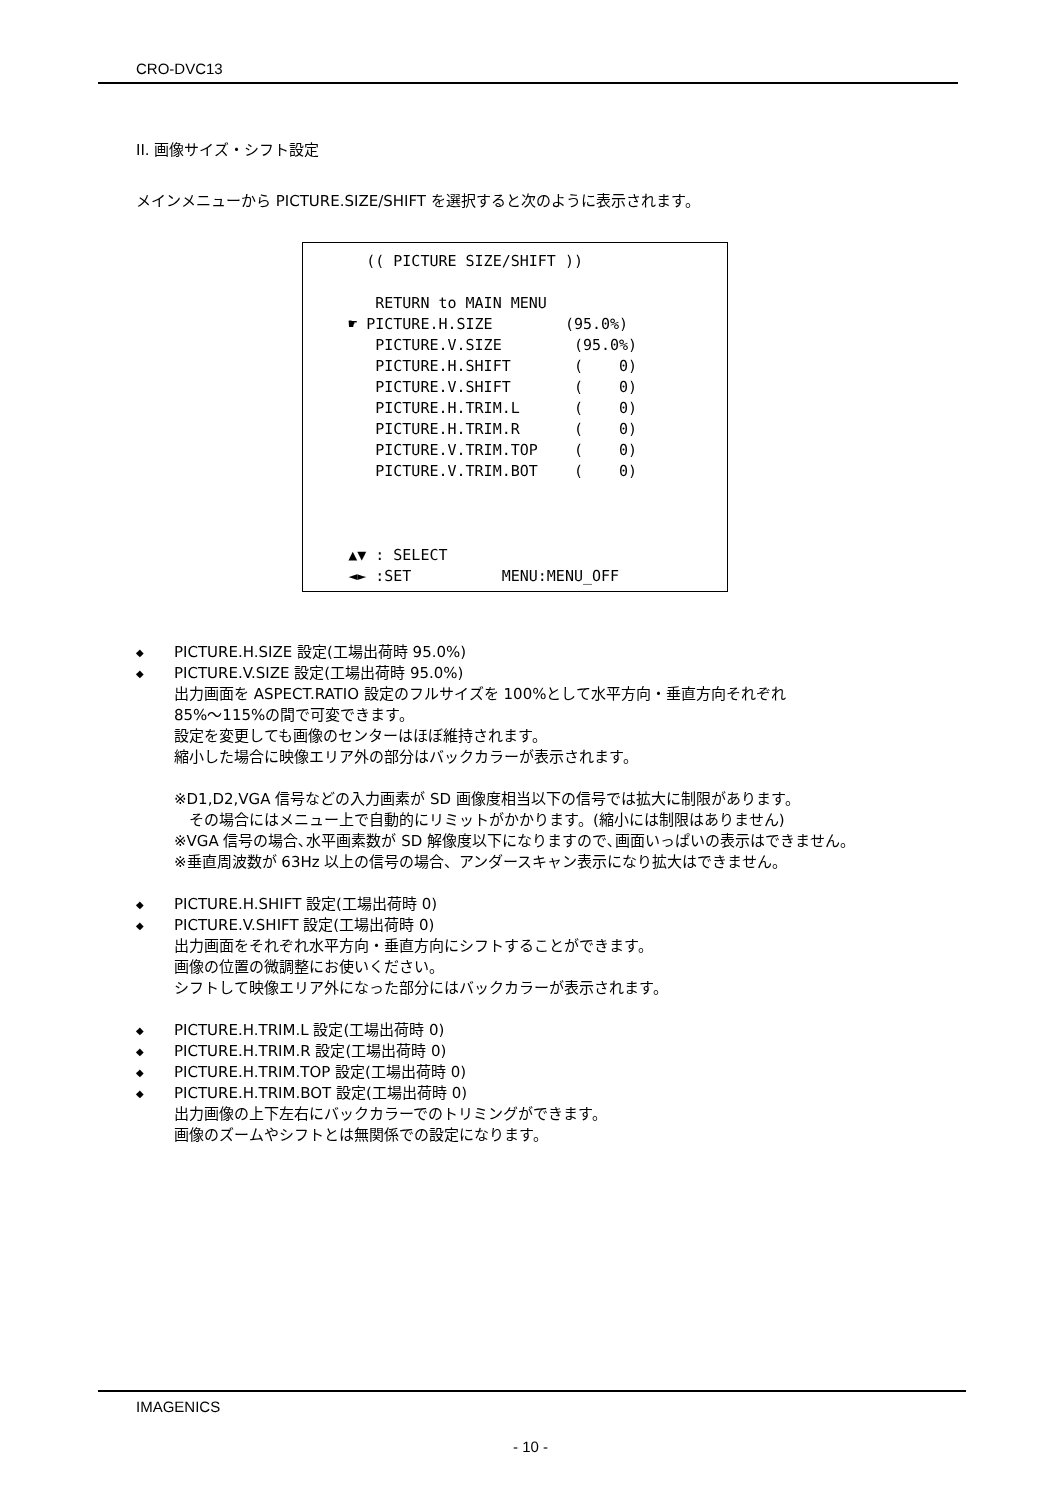CRO-DVC13
II. 画像サイズ・シフト設定
メインメニューから PICTURE.SIZE/SHIFT を選択すると次のように表示されます。
(( PICTURE SIZE/SHIFT )) RETURN to MAIN MENU ☛ PICTURE.H.SIZE (95.0%) PICTURE.V.SIZE (95.0%) PICTURE.H.SHIFT ( 0) PICTURE.V.SHIFT ( 0) PICTURE.H.TRIM.L ( 0) PICTURE.H.TRIM.R ( 0) PICTURE.V.TRIM.TOP ( 0) PICTURE.V.TRIM.BOT ( 0) ▲▼ : SELECT ◄► :SET MENU:MENU_OFF
◆ PICTURE.H.SIZE 設定(工場出荷時 95.0%)
◆ PICTURE.V.SIZE 設定(工場出荷時 95.0%)
出力画面を ASPECT.RATIO 設定のフルサイズを 100%として水平方向・垂直方向それぞれ
85%～115%の間で可変できます。
設定を変更しても画像のセンターはほぼ維持されます。
縮小した場合に映像エリア外の部分はバックカラーが表示されます。
※D1,D2,VGA 信号などの入力画素が SD 画像度相当以下の信号では拡大に制限があります。
　その場合にはメニュー上で自動的にリミットがかかります。(縮小には制限はありません)
※VGA 信号の場合､水平画素数が SD 解像度以下になりますので､画面いっぱいの表示はできません。
※垂直周波数が 63Hz 以上の信号の場合、アンダースキャン表示になり拡大はできません。
◆ PICTURE.H.SHIFT 設定(工場出荷時 0)
◆ PICTURE.V.SHIFT 設定(工場出荷時 0)
出力画面をそれぞれ水平方向・垂直方向にシフトすることができます。
画像の位置の微調整にお使いください。
シフトして映像エリア外になった部分にはバックカラーが表示されます。
◆ PICTURE.H.TRIM.L 設定(工場出荷時 0)
◆ PICTURE.H.TRIM.R 設定(工場出荷時 0)
◆ PICTURE.H.TRIM.TOP 設定(工場出荷時 0)
◆ PICTURE.H.TRIM.BOT 設定(工場出荷時 0)
出力画像の上下左右にバックカラーでのトリミングができます。
画像のズームやシフトとは無関係での設定になります。
IMAGENICS
- 10 -